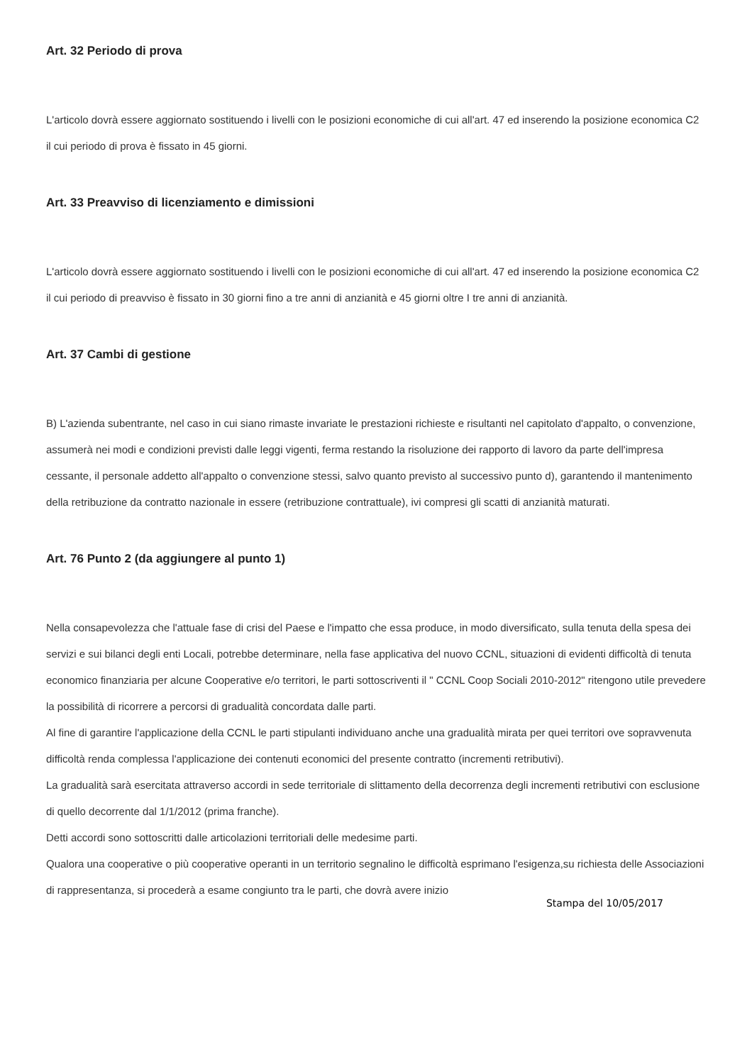Art. 32 Periodo di prova
L'articolo dovrà essere aggiornato sostituendo i livelli con le posizioni economiche di cui all'art. 47 ed inserendo la posizione economica C2 il cui periodo di prova è fissato in 45 giorni.
Art. 33 Preavviso di licenziamento e dimissioni
L'articolo dovrà essere aggiornato sostituendo i livelli con le posizioni economiche di cui all'art. 47 ed inserendo la posizione economica C2 il cui periodo di preavviso è fissato in 30 giorni fino a tre anni di anzianità e 45 giorni oltre I tre anni di anzianità.
Art. 37 Cambi di gestione
B) L'azienda subentrante, nel caso in cui siano rimaste invariate le prestazioni richieste e risultanti nel capitolato d'appalto, o convenzione, assumerà nei modi e condizioni previsti dalle leggi vigenti, ferma restando la risoluzione dei rapporto di lavoro da parte dell'impresa cessante, il personale addetto all'appalto o convenzione stessi, salvo quanto previsto al successivo punto d), garantendo il mantenimento della retribuzione da contratto nazionale in essere (retribuzione contrattuale), ivi compresi gli scatti di anzianità maturati.
Art. 76 Punto 2 (da aggiungere al punto 1)
Nella consapevolezza che l'attuale fase di crisi del Paese e l'impatto che essa produce, in modo diversificato, sulla tenuta della spesa dei servizi e sui bilanci degli enti Locali, potrebbe determinare, nella fase applicativa del nuovo CCNL, situazioni di evidenti difficoltà di tenuta economico finanziaria per alcune Cooperative e/o territori, le parti sottoscriventi il " CCNL Coop Sociali 2010-2012" ritengono utile prevedere la possibilità di ricorrere a percorsi di gradualità concordata dalle parti.
Al fine di garantire l'applicazione della CCNL le parti stipulanti individuano anche una gradualità mirata per quei territori ove sopravvenuta difficoltà renda complessa l'applicazione dei contenuti economici del presente contratto (incrementi retributivi).
La gradualità sarà esercitata attraverso accordi in sede territoriale di slittamento della decorrenza degli incrementi retributivi con esclusione di quello decorrente dal 1/1/2012 (prima franche).
Detti accordi sono sottoscritti dalle articolazioni territoriali delle medesime parti.
Qualora una cooperative o più cooperative operanti in un territorio segnalino le difficoltà esprimano l'esigenza,su richiesta delle Associazioni di rappresentanza, si procederà a esame congiunto tra le parti, che dovrà avere inizio
Stampa del 10/05/2017